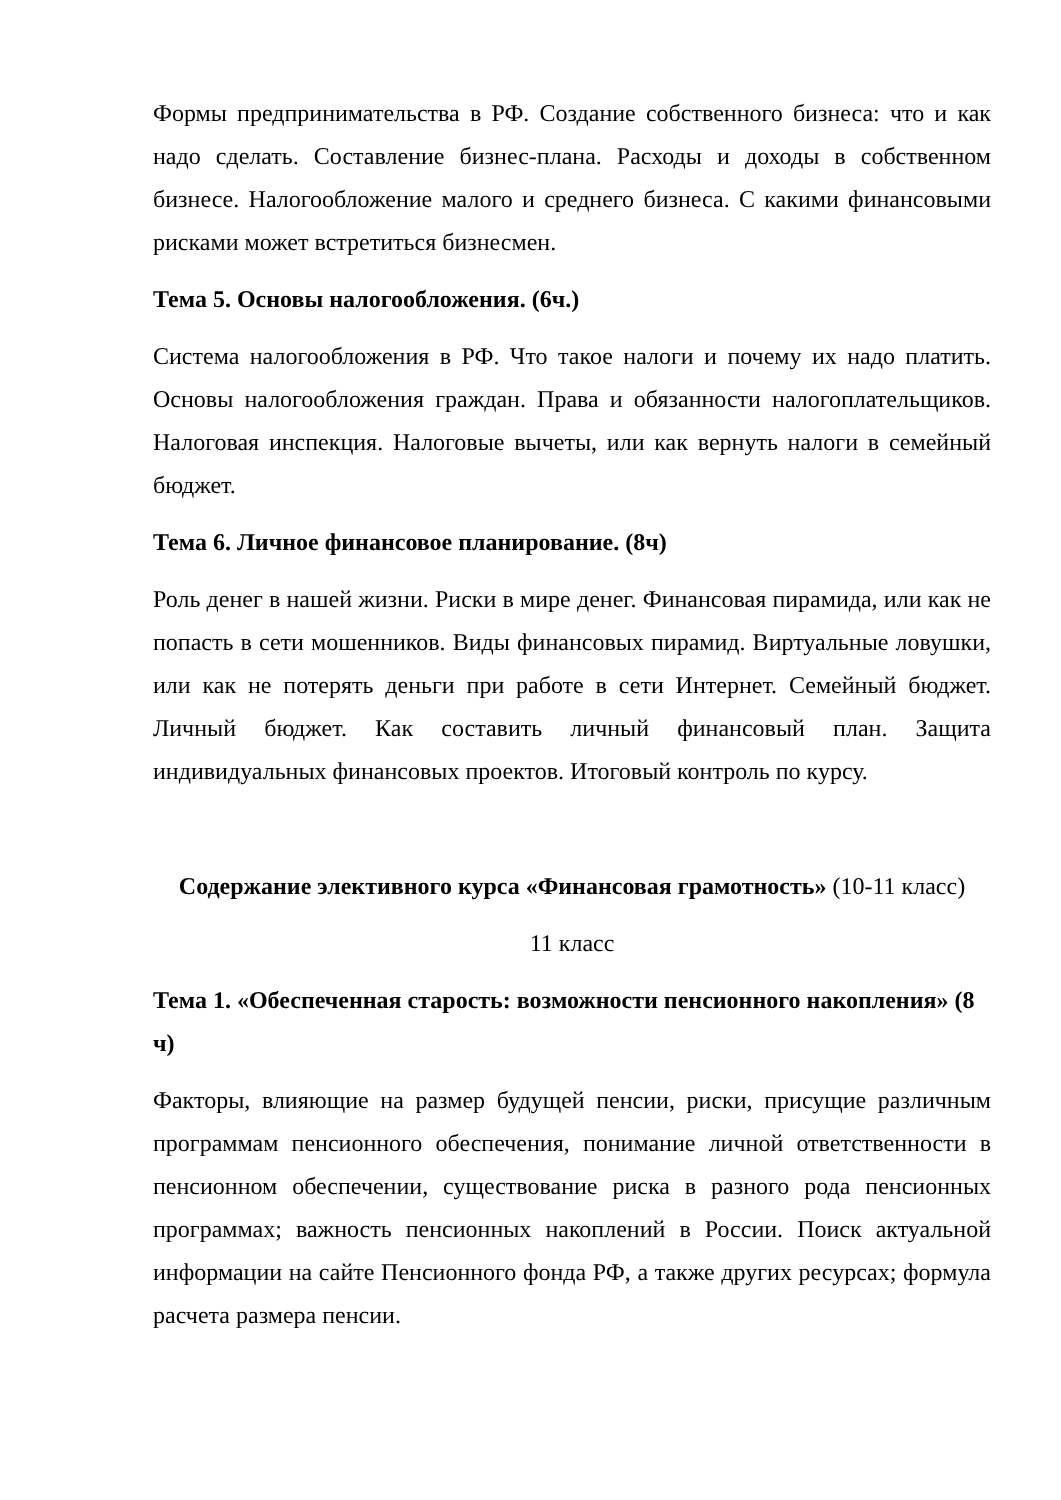Формы предпринимательства в РФ. Создание собственного бизнеса: что и как надо сделать. Составление бизнес-плана. Расходы и доходы в собственном бизнесе. Налогообложение малого и среднего бизнеса. С какими финансовыми рисками может встретиться бизнесмен.
Тема 5. Основы налогообложения. (6ч.)
Система налогообложения в РФ. Что такое налоги и почему их надо платить. Основы налогообложения граждан. Права и обязанности налогоплательщиков. Налоговая инспекция. Налоговые вычеты, или как вернуть налоги в семейный бюджет.
Тема 6. Личное финансовое планирование. (8ч)
Роль денег в нашей жизни. Риски в мире денег. Финансовая пирамида, или как не попасть в сети мошенников. Виды финансовых пирамид. Виртуальные ловушки, или как не потерять деньги при работе в сети Интернет. Семейный бюджет. Личный бюджет. Как составить личный финансовый план. Защита индивидуальных финансовых проектов. Итоговый контроль по курсу.
Содержание элективного курса «Финансовая грамотность» (10-11 класс)
11 класс
Тема 1. «Обеспеченная старость: возможности пенсионного накопления» (8 ч)
Факторы, влияющие на размер будущей пенсии, риски, присущие различным программам пенсионного обеспечения, понимание личной ответственности в пенсионном обеспечении, существование риска в разного рода пенсионных программах; важность пенсионных накоплений в России. Поиск актуальной информации на сайте Пенсионного фонда РФ, а также других ресурсах; формула расчета размера пенсии.